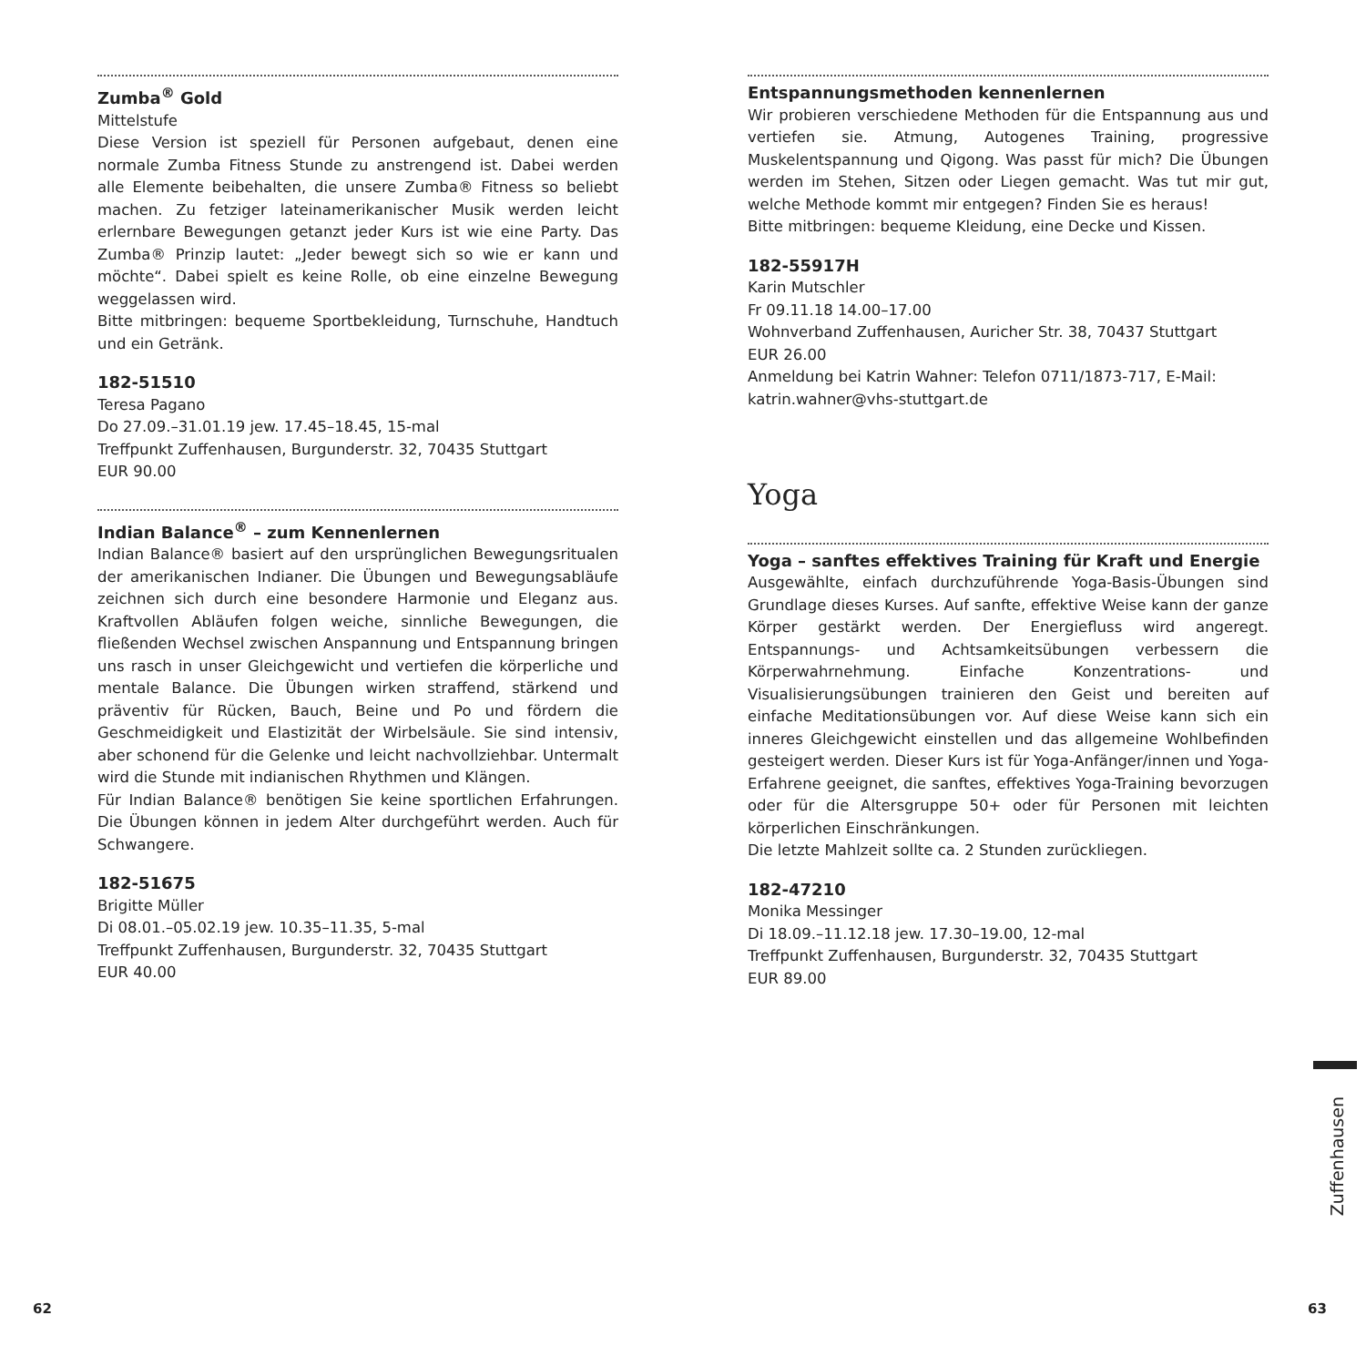Zumba<sup>®</sup> Gold
Mittelstufe
Diese Version ist speziell für Personen aufgebaut, denen eine normale Zumba Fitness Stunde zu anstrengend ist. Dabei werden alle Elemente beibehalten, die unsere Zumba® Fitness so beliebt machen. Zu fetziger lateinamerikanischer Musik werden leicht erlernbare Bewegungen getanzt jeder Kurs ist wie eine Party. Das Zumba® Prinzip lautet: „Jeder bewegt sich so wie er kann und möchte“. Dabei spielt es keine Rolle, ob eine einzelne Bewegung weggelassen wird.
Bitte mitbringen: bequeme Sportbekleidung, Turnschuhe, Handtuch und ein Getränk.
182-51510
Teresa Pagano
Do 27.09.–31.01.19 jew. 17.45–18.45, 15-mal
Treffpunkt Zuffenhausen, Burgunderstr. 32, 70435 Stuttgart
EUR 90.00
Indian Balance<sup>®</sup> – zum Kennenlernen
Indian Balance® basiert auf den ursprünglichen Bewegungsritualen der amerikanischen Indianer. Die Übungen und Bewegungsabläufe zeichnen sich durch eine besondere Harmonie und Eleganz aus. Kraftvollen Abläufen folgen weiche, sinnliche Bewegungen, die fließenden Wechsel zwischen Anspannung und Entspannung bringen uns rasch in unser Gleichgewicht und vertiefen die körperliche und mentale Balance. Die Übungen wirken straffend, stärkend und präventiv für Rücken, Bauch, Beine und Po und fördern die Geschmeidigkeit und Elastizität der Wirbelsäule. Sie sind intensiv, aber schonend für die Gelenke und leicht nachvollziehbar. Untermalt wird die Stunde mit indianischen Rhythmen und Klängen.
Für Indian Balance® benötigen Sie keine sportlichen Erfahrungen. Die Übungen können in jedem Alter durchgeführt werden. Auch für Schwangere.
182-51675
Brigitte Müller
Di 08.01.–05.02.19 jew. 10.35–11.35, 5-mal
Treffpunkt Zuffenhausen, Burgunderstr. 32, 70435 Stuttgart
EUR 40.00
Entspannungsmethoden kennenlernen
Wir probieren verschiedene Methoden für die Entspannung aus und vertiefen sie. Atmung, Autogenes Training, progressive Muskelentspannung und Qigong. Was passt für mich? Die Übungen werden im Stehen, Sitzen oder Liegen gemacht. Was tut mir gut, welche Methode kommt mir entgegen? Finden Sie es heraus!
Bitte mitbringen: bequeme Kleidung, eine Decke und Kissen.
182-55917H
Karin Mutschler
Fr 09.11.18 14.00–17.00
Wohnverband Zuffenhausen, Auricher Str. 38, 70437 Stuttgart
EUR 26.00
Anmeldung bei Katrin Wahner: Telefon 0711/1873-717, E-Mail: katrin.wahner@vhs-stuttgart.de
Yoga
Yoga – sanftes effektives Training für Kraft und Energie
Ausgewählte, einfach durchzuführende Yoga-Basis-Übungen sind Grundlage dieses Kurses. Auf sanfte, effektive Weise kann der ganze Körper gestärkt werden. Der Energiefluss wird angeregt. Entspannungs- und Achtsamkeitsübungen verbessern die Körperwahrnehmung. Einfache Konzentrations- und Visualisierungsübungen trainieren den Geist und bereiten auf einfache Meditationsübungen vor. Auf diese Weise kann sich ein inneres Gleichgewicht einstellen und das allgemeine Wohlbefinden gesteigert werden. Dieser Kurs ist für Yoga-Anfänger/innen und Yoga-Erfahrene geeignet, die sanftes, effektives Yoga-Training bevorzugen oder für die Altersgruppe 50+ oder für Personen mit leichten körperlichen Einschränkungen.
Die letzte Mahlzeit sollte ca. 2 Stunden zurückliegen.
182-47210
Monika Messinger
Di 18.09.–11.12.18 jew. 17.30–19.00, 12-mal
Treffpunkt Zuffenhausen, Burgunderstr. 32, 70435 Stuttgart
EUR 89.00
62 63
Zuffenhausen